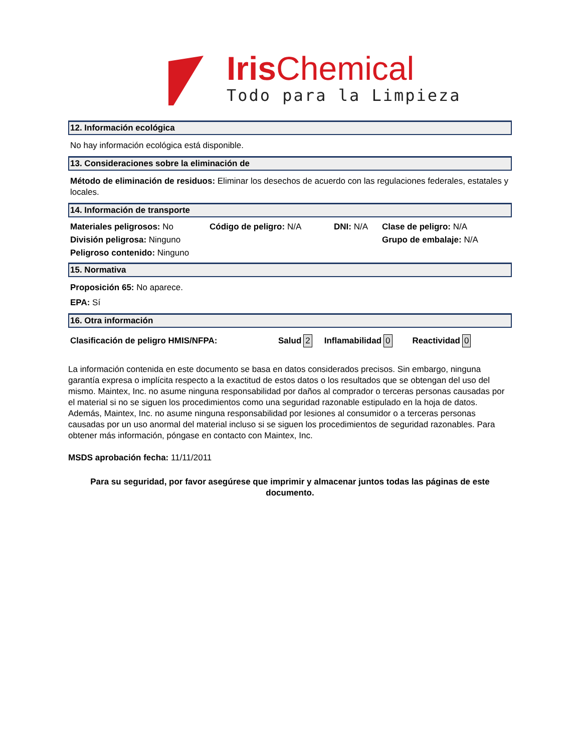IrisChemical
Todo para la Limpieza
12. Información ecológica
No hay información ecológica está disponible.
13. Consideraciones sobre la eliminación de
Método de eliminación de residuos: Eliminar los desechos de acuerdo con las regulaciones federales, estatales y locales.
14. Información de transporte
Materiales peligrosos: No Código de peligro: N/A DNI: N/A Clase de peligro: N/A
División peligrosa: Ninguno Grupo de embalaje: N/A
Peligroso contenido: Ninguno
15. Normativa
Proposición 65: No aparece.
EPA: Sí
16. Otra información
Clasificación de peligro HMIS/NFPA: Salud 2 Inflamabilidad 0 Reactividad 0
La información contenida en este documento se basa en datos considerados precisos. Sin embargo, ninguna garantía expresa o implícita respecto a la exactitud de estos datos o los resultados que se obtengan del uso del mismo. Maintex, Inc. no asume ninguna responsabilidad por daños al comprador o terceras personas causadas por el material si no se siguen los procedimientos como una seguridad razonable estipulado en la hoja de datos. Además, Maintex, Inc. no asume ninguna responsabilidad por lesiones al consumidor o a terceras personas causadas por un uso anormal del material incluso si se siguen los procedimientos de seguridad razonables. Para obtener más información, póngase en contacto con Maintex, Inc.
MSDS aprobación fecha: 11/11/2011
Para su seguridad, por favor asegúrese que imprimir y almacenar juntos todas las páginas de este documento.